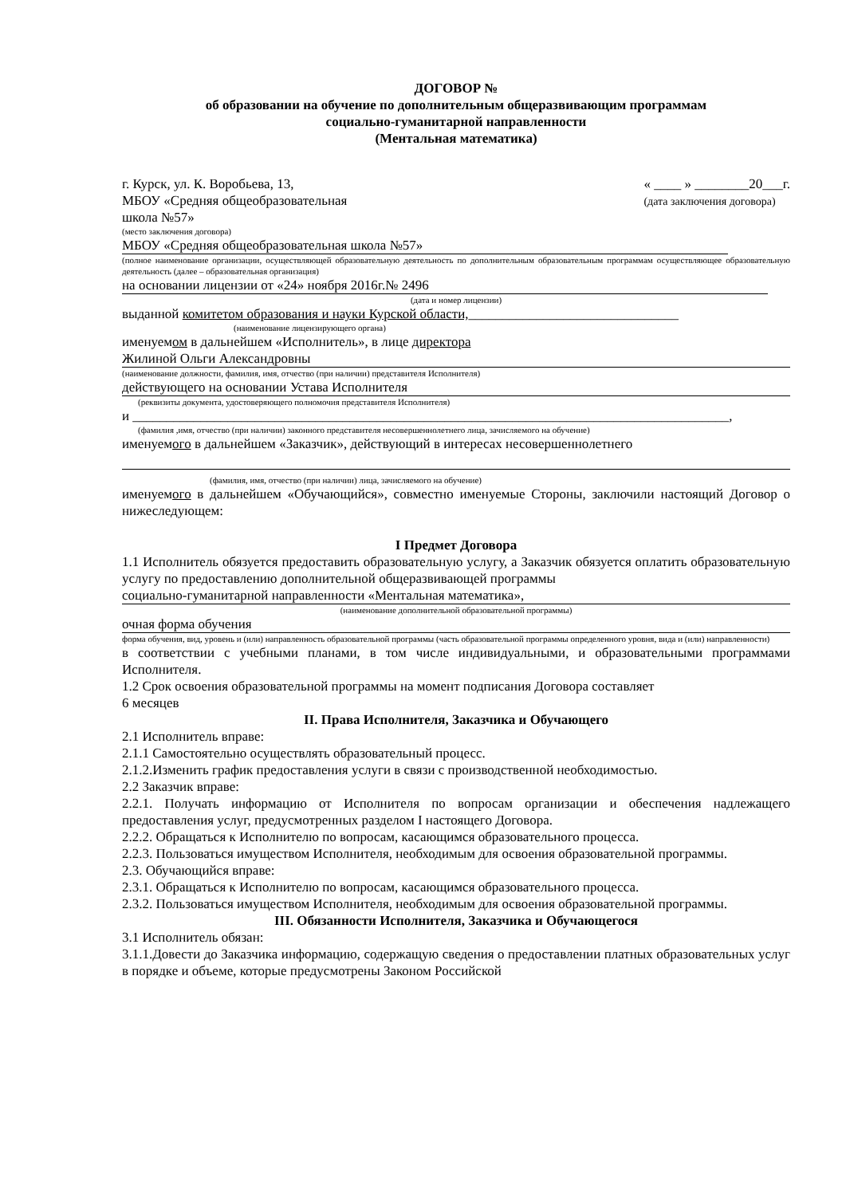ДОГОВОР №
об образовании на обучение по дополнительным общеразвивающим программам
социально-гуманитарной направленности
(Ментальная математика)
г. Курск, ул. К. Воробьева, 13,
МБОУ «Средняя общеобразовательная
школа №57»
« ____ » ________20___г.
(дата заключения договора)
(место заключения договора)
МБОУ «Средняя общеобразовательная школа №57»
(полное наименование организации, осуществляющей образовательную деятельность по дополнительным образовательным программам осуществляющее образовательную деятельность (далее – образовательная организация)
на основании лицензии от «24» ноября 2016г.№ 2496
(дата и номер лицензии)
выданной комитетом образования и науки Курской области,_______________________________
(наименование лицензирующего органа)
именуемом в дальнейшем «Исполнитель», в лице директора
Жилиной Ольги Александровны
(наименование должности, фамилия, имя, отчество (при наличии) представителя Исполнителя)
действующего на основании Устава Исполнителя
(реквизиты документа, удостоверяющего полномочия представителя Исполнителя)
и ________________________________________________________________________________________,
(фамилия ,имя, отчество (при наличии) законного представителя несовершеннолетнего лица, зачисляемого на обучение)
именуемого в дальнейшем «Заказчик», действующий в интересах несовершеннолетнего
(фамилия, имя, отчество (при наличии) лица, зачисляемого на обучение)
именуемого в дальнейшем «Обучающийся», совместно именуемые Стороны, заключили настоящий Договор о нижеследующем:
I Предмет Договора
1.1 Исполнитель обязуется предоставить образовательную услугу, а Заказчик обязуется оплатить образовательную услугу по предоставлению дополнительной общеразвивающей программы
социально-гуманитарной направленности «Ментальная математика»,
(наименование дополнительной образовательной программы)
очная форма обучения
форма обучения, вид, уровень и (или) направленность образовательной программы (часть образовательной программы определенного уровня, вида и (или) направленности)
в соответствии с учебными планами, в том числе индивидуальными, и образовательными программами Исполнителя.
1.2 Срок освоения образовательной программы на момент подписания Договора составляет
6 месяцев
II. Права Исполнителя, Заказчика и Обучающего
2.1 Исполнитель вправе:
2.1.1 Самостоятельно осуществлять образовательный процесс.
2.1.2.Изменить график предоставления услуги в связи с производственной необходимостью.
2.2 Заказчик вправе:
2.2.1. Получать информацию от Исполнителя по вопросам организации и обеспечения надлежащего предоставления услуг, предусмотренных разделом I настоящего Договора.
2.2.2. Обращаться к Исполнителю по вопросам, касающимся образовательного процесса.
2.2.3. Пользоваться имуществом Исполнителя, необходимым для освоения образовательной программы.
2.3. Обучающийся вправе:
2.3.1. Обращаться к Исполнителю по вопросам, касающимся образовательного процесса.
2.3.2. Пользоваться имуществом Исполнителя, необходимым для освоения образовательной программы.
III. Обязанности Исполнителя, Заказчика и Обучающегося
3.1 Исполнитель обязан:
3.1.1.Довести до Заказчика информацию, содержащую сведения о предоставлении платных образовательных услуг в порядке и объеме, которые предусмотрены Законом Российской